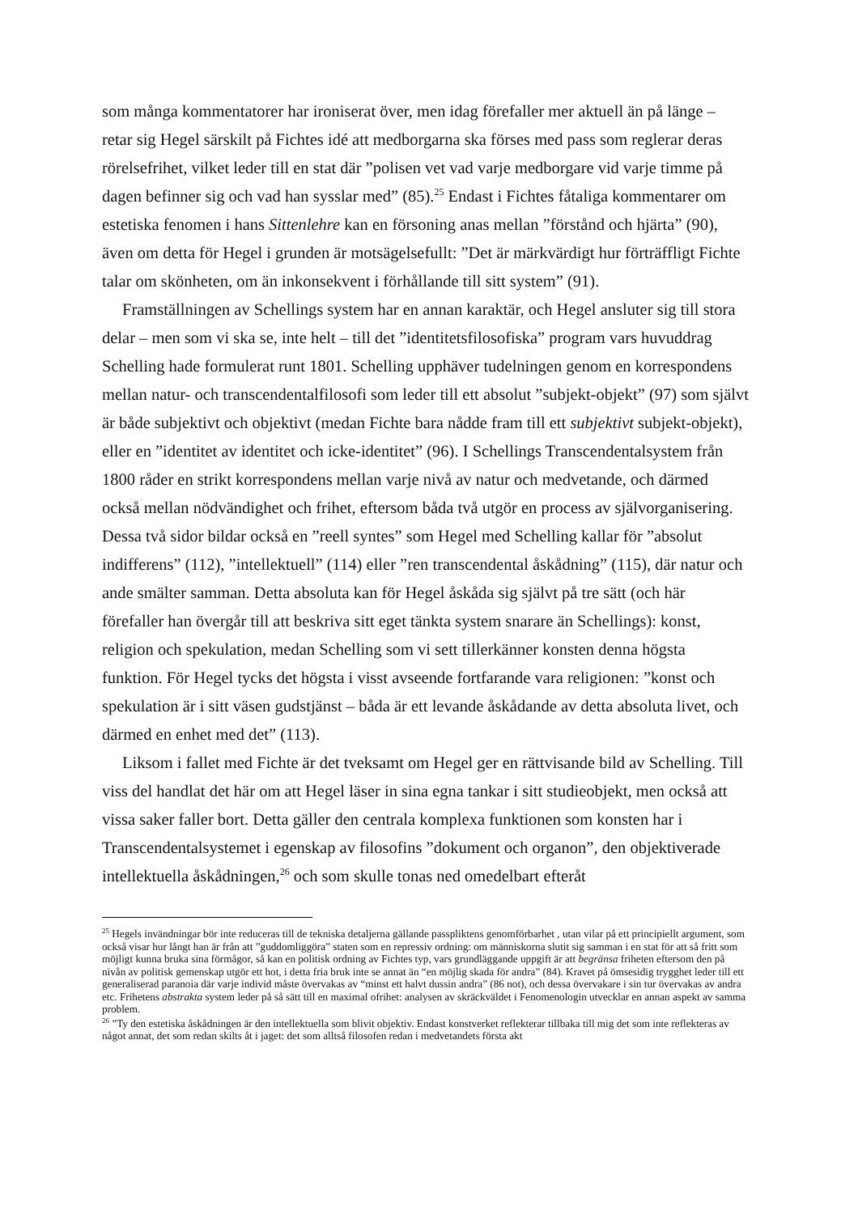som många kommentatorer har ironiserat över, men idag förefaller mer aktuell än på länge – retar sig Hegel särskilt på Fichtes idé att medborgarna ska förses med pass som reglerar deras rörelsefrihet, vilket leder till en stat där ”polisen vet vad varje medborgare vid varje timme på dagen befinner sig och vad han sysslar med” (85).<sup>25</sup> Endast i Fichtes fåtaliga kommentarer om estetiska fenomen i hans Sittenlehre kan en försoning anas mellan ”förstånd och hjärta” (90), även om detta för Hegel i grunden är motsägelsefullt: ”Det är märkvärdigt hur förträffligt Fichte talar om skönheten, om än inkonsekvent i förhållande till sitt system” (91).
Framställningen av Schellings system har en annan karaktär, och Hegel ansluter sig till stora delar – men som vi ska se, inte helt – till det ”identitetsfilosofiska” program vars huvuddrag Schelling hade formulerat runt 1801. Schelling upphäver tudelningen genom en korrespondens mellan natur- och transcendentalfilosofi som leder till ett absolut ”subjekt-objekt” (97) som självt är både subjektivt och objektivt (medan Fichte bara nådde fram till ett subjektivt subjekt-objekt), eller en ”identitet av identitet och icke-identitet” (96). I Schellings Transcendentalsystem från 1800 råder en strikt korrespondens mellan varje nivå av natur och medvetande, och därmed också mellan nödvändighet och frihet, eftersom båda två utgör en process av självorganisering. Dessa två sidor bildar också en ”reell syntes” som Hegel med Schelling kallar för ”absolut indifferens” (112), ”intellektuell” (114) eller ”ren transcendental åskådning” (115), där natur och ande smälter samman. Detta absoluta kan för Hegel åskåda sig självt på tre sätt (och här förefaller han övergår till att beskriva sitt eget tänkta system snarare än Schellings): konst, religion och spekulation, medan Schelling som vi sett tillerkänner konsten denna högsta funktion. För Hegel tycks det högsta i visst avseende fortfarande vara religionen: ”konst och spekulation är i sitt väsen gudstjänst – båda är ett levande åskådande av detta absoluta livet, och därmed en enhet med det” (113).
Liksom i fallet med Fichte är det tveksamt om Hegel ger en rättvisande bild av Schelling. Till viss del handlat det här om att Hegel läser in sina egna tankar i sitt studieobjekt, men också att vissa saker faller bort. Detta gäller den centrala komplexa funktionen som konsten har i Transcendentalsystemet i egenskap av filosofins ”dokument och organon”, den objektiverade intellektuella åskådningen,<sup>26</sup> och som skulle tonas ned omedelbart efteråt
<sup>25</sup> Hegels invändningar bör inte reduceras till de tekniska detaljerna gällande passpliktens genomförbarhet , utan vilar på ett principiellt argument, som också visar hur långt han är från att ”guddomliggöra” staten som en repressiv ordning: om människorna slutit sig samman i en stat för att så fritt som möjligt kunna bruka sina förmågor, så kan en politisk ordning av Fichtes typ, vars grundläggande uppgift är att begränsa friheten eftersom den på nivån av politisk gemenskap utgör ett hot, i detta fria bruk inte se annat än “en möjlig skada för andra” (84). Kravet på ömsesidig trygghet leder till ett generaliserad paranoia där varje individ måste övervakas av “minst ett halvt dussin andra” (86 not), och dessa övervakare i sin tur övervakas av andra etc. Frihetens abstrakta system leder på så sätt till en maximal ofrihet: analysen av skräckväldet i Fenomenologin utvecklar en annan aspekt av samma problem.
<sup>26</sup> ”Ty den estetiska åskådningen är den intellektuella som blivit objektiv. Endast konstverket reflekterar tillbaka till mig det som inte reflekteras av något annat, det som redan skilts åt i jaget: det som alltså filosofen redan i medvetandets första akt